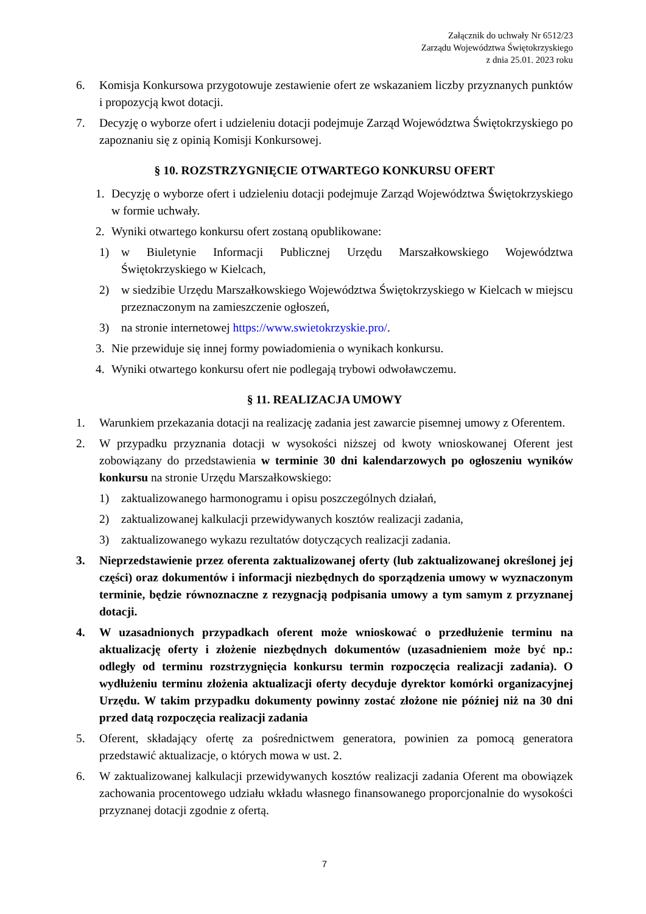Załącznik do uchwały Nr 6512/23
Zarządu Województwa Świętokrzyskiego
z dnia 25.01. 2023 roku
6. Komisja Konkursowa przygotowuje zestawienie ofert ze wskazaniem liczby przyznanych punktów i propozycją kwot dotacji.
7. Decyzję o wyborze ofert i udzieleniu dotacji podejmuje Zarząd Województwa Świętokrzyskiego po zapoznaniu się z opinią Komisji Konkursowej.
§ 10. ROZSTRZYGNIĘCIE OTWARTEGO KONKURSU OFERT
1. Decyzję o wyborze ofert i udzieleniu dotacji podejmuje Zarząd Województwa Świętokrzyskiego w formie uchwały.
2. Wyniki otwartego konkursu ofert zostaną opublikowane:
1) w Biuletynie Informacji Publicznej Urzędu Marszałkowskiego Województwa Świętokrzyskiego w Kielcach,
2) w siedzibie Urzędu Marszałkowskiego Województwa Świętokrzyskiego w Kielcach w miejscu przeznaczonym na zamieszczenie ogłoszeń,
3) na stronie internetowej https://www.swietokrzyskie.pro/.
3. Nie przewiduje się innej formy powiadomienia o wynikach konkursu.
4. Wyniki otwartego konkursu ofert nie podlegają trybowi odwoławczemu.
§ 11. REALIZACJA UMOWY
1. Warunkiem przekazania dotacji na realizację zadania jest zawarcie pisemnej umowy z Oferentem.
2. W przypadku przyznania dotacji w wysokości niższej od kwoty wnioskowanej Oferent jest zobowiązany do przedstawienia w terminie 30 dni kalendarzowych po ogłoszeniu wyników konkursu na stronie Urzędu Marszałkowskiego:
1) zaktualizowanego harmonogramu i opisu poszczególnych działań,
2) zaktualizowanej kalkulacji przewidywanych kosztów realizacji zadania,
3) zaktualizowanego wykazu rezultatów dotyczących realizacji zadania.
3. Nieprzedstawienie przez oferenta zaktualizowanej oferty (lub zaktualizowanej określonej jej części) oraz dokumentów i informacji niezbędnych do sporządzenia umowy w wyznaczonym terminie, będzie równoznaczne z rezygnacją podpisania umowy a tym samym z przyznanej dotacji.
4. W uzasadnionych przypadkach oferent może wnioskować o przedłużenie terminu na aktualizację oferty i złożenie niezbędnych dokumentów (uzasadnieniem może być np.: odległy od terminu rozstrzygnięcia konkursu termin rozpoczęcia realizacji zadania). O wydłużeniu terminu złożenia aktualizacji oferty decyduje dyrektor komórki organizacyjnej Urzędu. W takim przypadku dokumenty powinny zostać złożone nie później niż na 30 dni przed datą rozpoczęcia realizacji zadania
5. Oferent, składający ofertę za pośrednictwem generatora, powinien za pomocą generatora przedstawić aktualizacje, o których mowa w ust. 2.
6. W zaktualizowanej kalkulacji przewidywanych kosztów realizacji zadania Oferent ma obowiązek zachowania procentowego udziału wkładu własnego finansowanego proporcjonalnie do wysokości przyznanej dotacji zgodnie z ofertą.
7